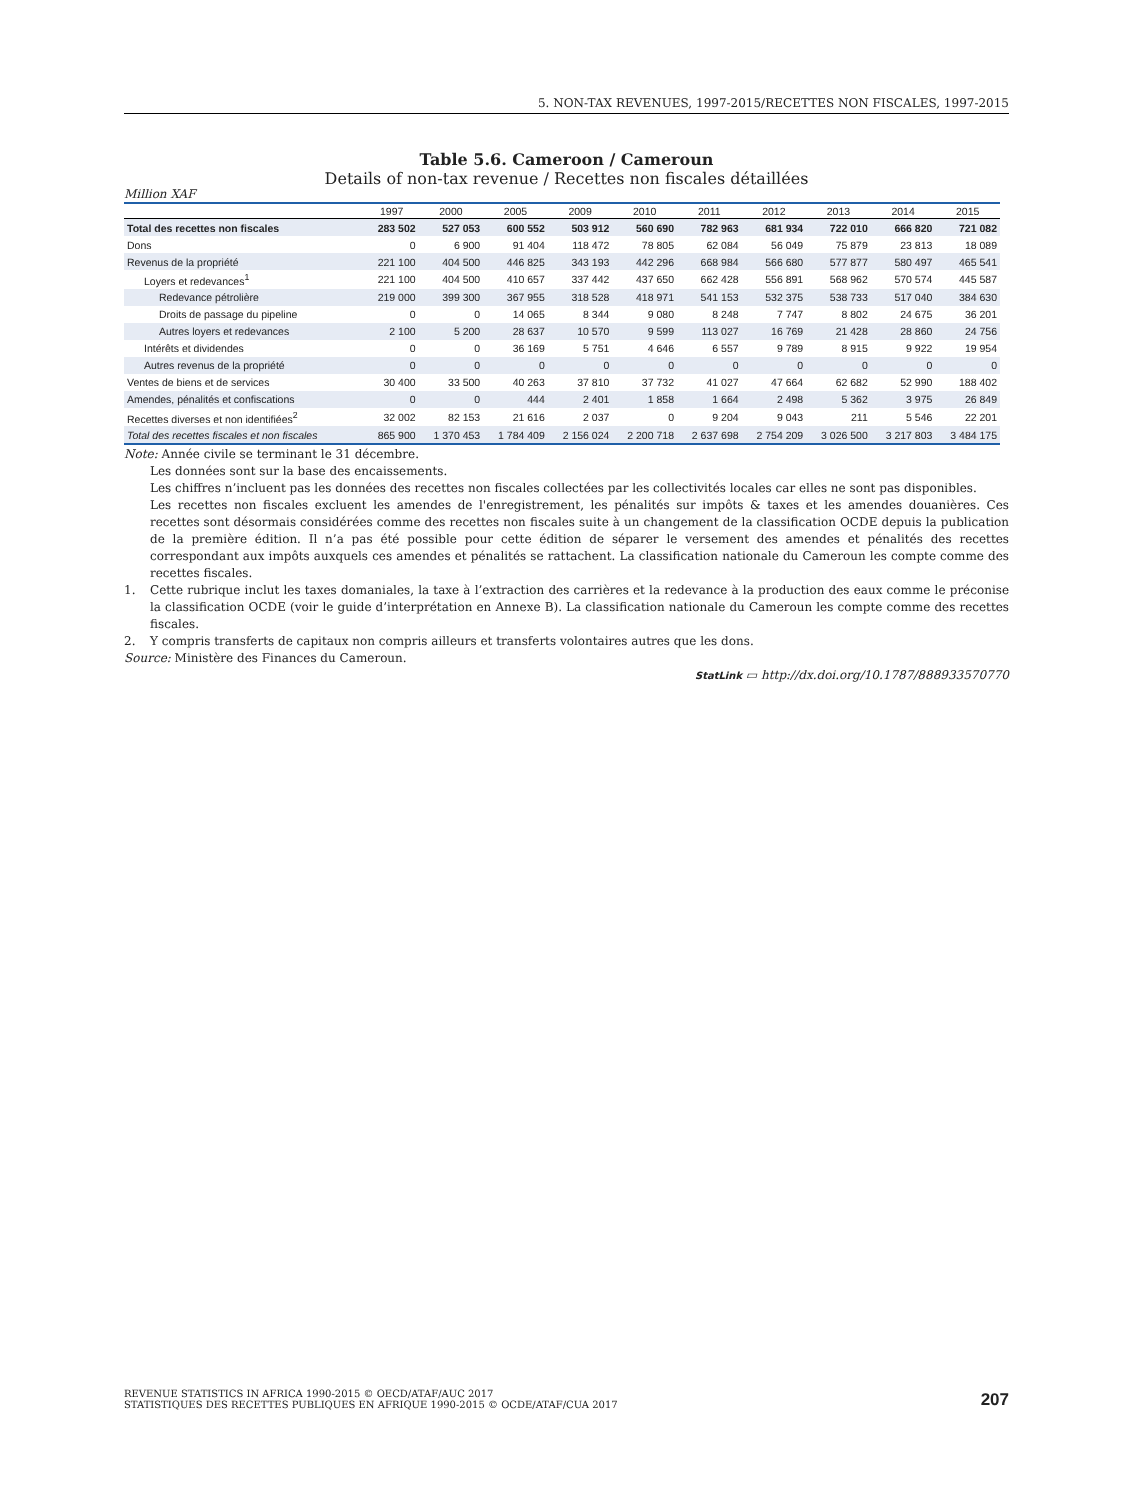5. NON-TAX REVENUES, 1997-2015/RECETTES NON FISCALES, 1997-2015
Table 5.6. Cameroon / Cameroun
Details of non-tax revenue / Recettes non fiscales détaillées
Million XAF
| | 1997 | 2000 | 2005 | 2009 | 2010 | 2011 | 2012 | 2013 | 2014 | 2015 |
| --- | --- | --- | --- | --- | --- | --- | --- | --- | --- | --- |
| Total des recettes non fiscales | 283 502 | 527 053 | 600 552 | 503 912 | 560 690 | 782 963 | 681 934 | 722 010 | 666 820 | 721 082 |
| Dons | 0 | 6 900 | 91 404 | 118 472 | 78 805 | 62 084 | 56 049 | 75 879 | 23 813 | 18 089 |
| Revenus de la propriété | 221 100 | 404 500 | 446 825 | 343 193 | 442 296 | 668 984 | 566 680 | 577 877 | 580 497 | 465 541 |
| Loyers et redevances<sup>1</sup> | 221 100 | 404 500 | 410 657 | 337 442 | 437 650 | 662 428 | 556 891 | 568 962 | 570 574 | 445 587 |
| Redevance pétrolière | 219 000 | 399 300 | 367 955 | 318 528 | 418 971 | 541 153 | 532 375 | 538 733 | 517 040 | 384 630 |
| Droits de passage du pipeline | 0 | 0 | 14 065 | 8 344 | 9 080 | 8 248 | 7 747 | 8 802 | 24 675 | 36 201 |
| Autres loyers et redevances | 2 100 | 5 200 | 28 637 | 10 570 | 9 599 | 113 027 | 16 769 | 21 428 | 28 860 | 24 756 |
| Intérêts et dividendes | 0 | 0 | 36 169 | 5 751 | 4 646 | 6 557 | 9 789 | 8 915 | 9 922 | 19 954 |
| Autres revenus de la propriété | 0 | 0 | 0 | 0 | 0 | 0 | 0 | 0 | 0 | 0 |
| Ventes de biens et de services | 30 400 | 33 500 | 40 263 | 37 810 | 37 732 | 41 027 | 47 664 | 62 682 | 52 990 | 188 402 |
| Amendes, pénalités et confiscations | 0 | 0 | 444 | 2 401 | 1 858 | 1 664 | 2 498 | 5 362 | 3 975 | 26 849 |
| Recettes diverses et non identifiées<sup>2</sup> | 32 002 | 82 153 | 21 616 | 2 037 | 0 | 9 204 | 9 043 | 211 | 5 546 | 22 201 |
| Total des recettes fiscales et non fiscales | 865 900 | 1 370 453 | 1 784 409 | 2 156 024 | 2 200 718 | 2 637 698 | 2 754 209 | 3 026 500 | 3 217 803 | 3 484 175 |
Note: Année civile se terminant le 31 décembre.
Les données sont sur la base des encaissements.
Les chiffres n’incluent pas les données des recettes non fiscales collectées par les collectivités locales car elles ne sont pas disponibles.
Les recettes non fiscales excluent les amendes de l'enregistrement, les pénalités sur impôts & taxes et les amendes douanières. Ces recettes sont désormais considérées comme des recettes non fiscales suite à un changement de la classification OCDE depuis la publication de la première édition. Il n’a pas été possible pour cette édition de séparer le versement des amendes et pénalités des recettes correspondant aux impôts auxquels ces amendes et pénalités se rattachent. La classification nationale du Cameroun les compte comme des recettes fiscales.
1. Cette rubrique inclut les taxes domaniales, la taxe à l’extraction des carrières et la redevance à la production des eaux comme le préconise la classification OCDE (voir le guide d’interprétation en Annexe B). La classification nationale du Cameroun les compte comme des recettes fiscales.
2. Y compris transferts de capitaux non compris ailleurs et transferts volontaires autres que les dons.
Source: Ministère des Finances du Cameroun.
StatLink ▭ http://dx.doi.org/10.1787/888933570770
REVENUE STATISTICS IN AFRICA 1990-2015 © OECD/ATAF/AUC 2017
STATISTIQUES DES RECETTES PUBLIQUES EN AFRIQUE 1990-2015 © OCDE/ATAF/CUA 2017
207